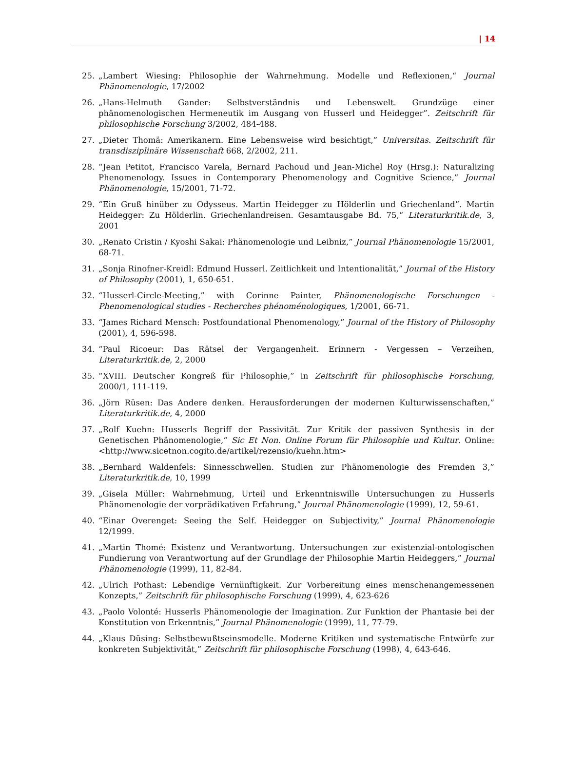| 14
25. „Lambert Wiesing: Philosophie der Wahrnehmung. Modelle und Reflexionen,“ Journal Phänomenologie, 17/2002
26. „Hans-Helmuth Gander: Selbstverständnis und Lebenswelt. Grundzüge einer phänomenologischen Hermeneutik im Ausgang von Husserl und Heidegger”. Zeitschrift für philosophische Forschung 3/2002, 484-488.
27. „Dieter Thomä: Amerikanern. Eine Lebensweise wird besichtigt,” Universitas. Zeitschrift für transdisziplinäre Wissenschaft 668, 2/2002, 211.
28. “Jean Petitot, Francisco Varela, Bernard Pachoud und Jean-Michel Roy (Hrsg.): Naturalizing Phenomenology. Issues in Contemporary Phenomenology and Cognitive Science,” Journal Phänomenologie, 15/2001, 71-72.
29. “Ein Gruß hinüber zu Odysseus. Martin Heidegger zu Hölderlin und Griechenland”. Martin Heidegger: Zu Hölderlin. Griechenlandreisen. Gesamtausgabe Bd. 75,“ Literaturkritik.de, 3, 2001
30. „Renato Cristin / Kyoshi Sakai: Phänomenologie und Leibniz,” Journal Phänomenologie 15/2001, 68-71.
31. „Sonja Rinofner-Kreidl: Edmund Husserl. Zeitlichkeit und Intentionalität,” Journal of the History of Philosophy (2001), 1, 650-651.
32. “Husserl-Circle-Meeting,” with Corinne Painter, Phänomenologische Forschungen - Phenomenological studies - Recherches phénoménologiques, 1/2001, 66-71.
33. “James Richard Mensch: Postfoundational Phenomenology,” Journal of the History of Philosophy (2001), 4, 596-598.
34. “Paul Ricoeur: Das Rätsel der Vergangenheit. Erinnern - Vergessen – Verzeihen, Literaturkritik.de, 2, 2000
35. “XVIII. Deutscher Kongreß für Philosophie,” in Zeitschrift für philosophische Forschung, 2000/1, 111-119.
36. „Jörn Rüsen: Das Andere denken. Herausforderungen der modernen Kulturwissenschaften,” Literaturkritik.de, 4, 2000
37. „Rolf Kuehn: Husserls Begriff der Passivität. Zur Kritik der passiven Synthesis in der Genetischen Phänomenologie,“ Sic Et Non. Online Forum für Philosophie und Kultur. Online: <http://www.sicetnon.cogito.de/artikel/rezensio/kuehn.htm>
38. „Bernhard Waldenfels: Sinnesschwellen. Studien zur Phänomenologie des Fremden 3,” Literaturkritik.de, 10, 1999
39. „Gisela Müller: Wahrnehmung, Urteil und Erkenntniswille Untersuchungen zu Husserls Phänomenologie der vorprädikativen Erfahrung,” Journal Phänomenologie (1999), 12, 59-61.
40. “Einar Overenget: Seeing the Self. Heidegger on Subjectivity,” Journal Phänomenologie 12/1999.
41. „Martin Thomé: Existenz und Verantwortung. Untersuchungen zur existenzial-ontologischen Fundierung von Verantwortung auf der Grundlage der Philosophie Martin Heideggers,” Journal Phänomenologie (1999), 11, 82-84.
42. „Ulrich Pothast: Lebendige Vernünftigkeit. Zur Vorbereitung eines menschenangemessenen Konzepts,” Zeitschrift für philosophische Forschung (1999), 4, 623-626
43. „Paolo Volonté: Husserls Phänomenologie der Imagination. Zur Funktion der Phantasie bei der Konstitution von Erkenntnis,” Journal Phänomenologie (1999), 11, 77-79.
44. „Klaus Düsing: Selbstbewußtseinsmodelle. Moderne Kritiken und systematische Entwürfe zur konkreten Subjektivität,” Zeitschrift für philosophische Forschung (1998), 4, 643-646.